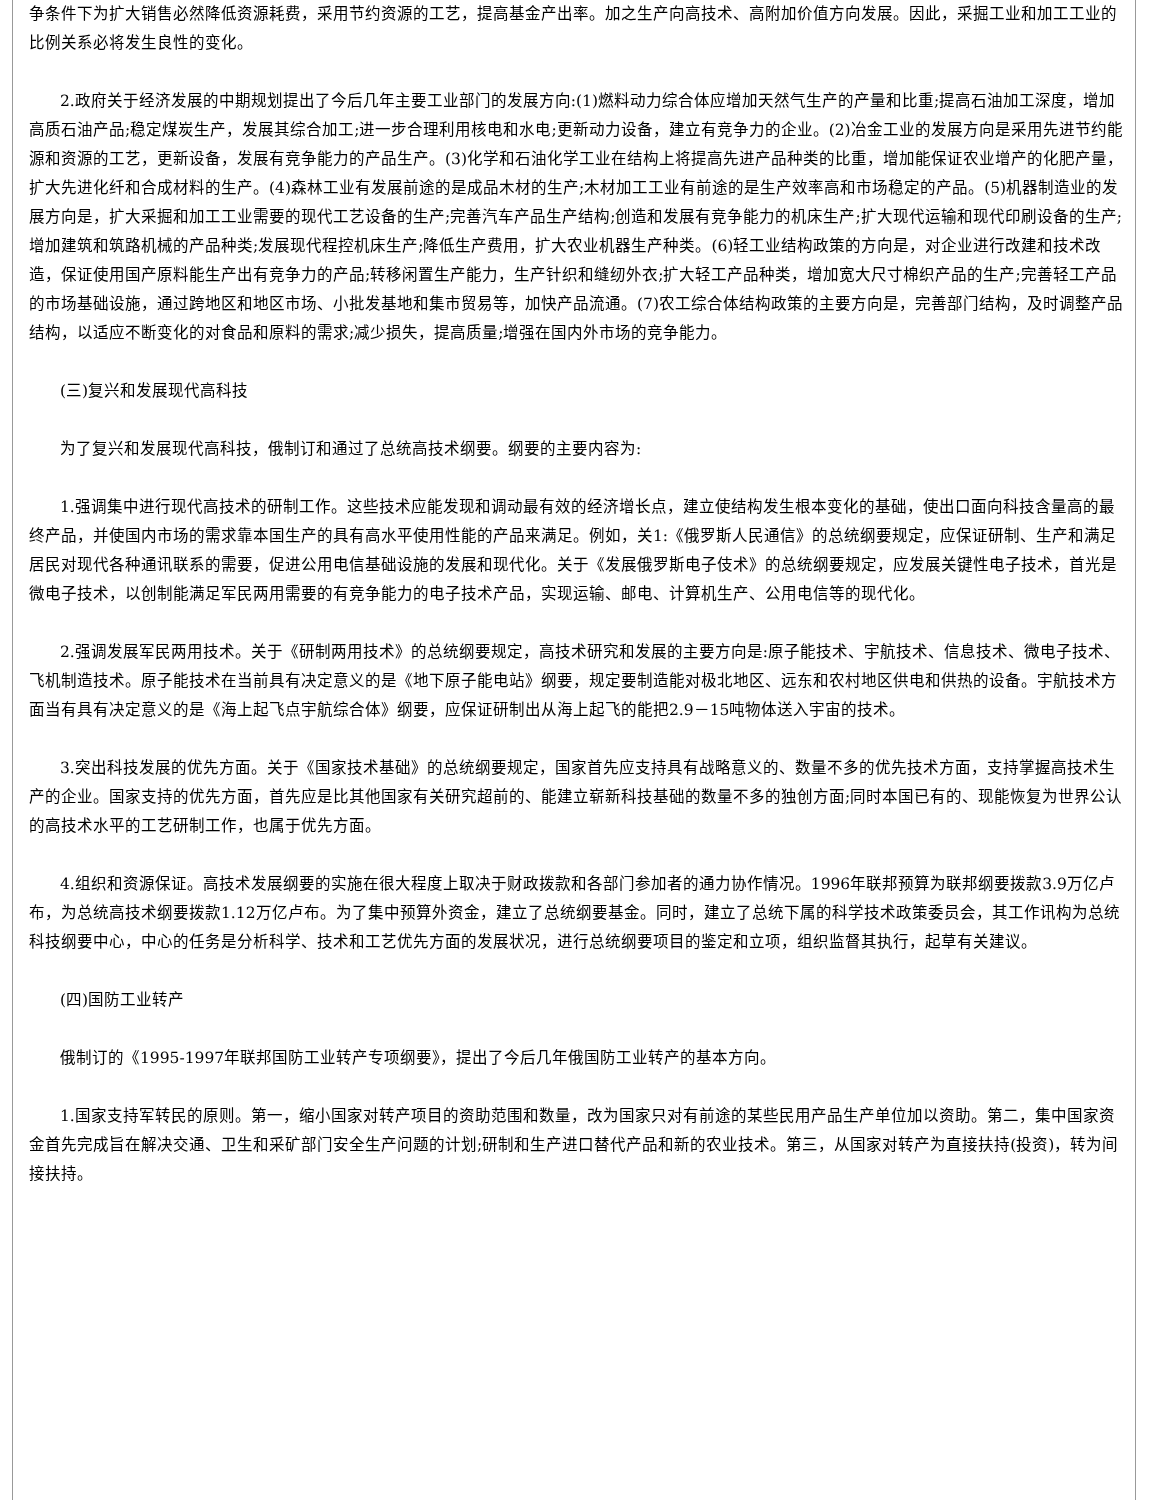争条件下为扩大销售必然降低资源耗费，采用节约资源的工艺，提高基金产出率。加之生产向高技术、高附加价值方向发展。因此，采掘工业和加工工业的比例关系必将发生良性的变化。
2.政府关于经济发展的中期规划提出了今后几年主要工业部门的发展方向:(1)燃料动力综合体应增加天然气生产的产量和比重;提高石油加工深度，增加高质石油产品;稳定煤炭生产，发展其综合加工;进一步合理利用核电和水电;更新动力设备，建立有竞争力的企业。(2)冶金工业的发展方向是采用先进节约能源和资源的工艺，更新设备，发展有竞争能力的产品生产。(3)化学和石油化学工业在结构上将提高先进产品种类的比重，增加能保证农业增产的化肥产量，扩大先进化纤和合成材料的生产。(4)森林工业有发展前途的是成品木材的生产;木材加工工业有前途的是生产效率高和市场稳定的产品。(5)机器制造业的发展方向是，扩大采掘和加工工业需要的现代工艺设备的生产;完善汽车产品生产结构;创造和发展有竞争能力的机床生产;扩大现代运输和现代印刷设备的生产;增加建筑和筑路机械的产品种类;发展现代程控机床生产;降低生产费用，扩大农业机器生产种类。(6)轻工业结构政策的方向是，对企业进行改建和技术改造，保证使用国产原料能生产出有竞争力的产品;转移闲置生产能力，生产针织和缝纫外衣;扩大轻工产品种类，增加宽大尺寸棉织产品的生产;完善轻工产品的市场基础设施，通过跨地区和地区市场、小批发基地和集市贸易等，加快产品流通。(7)农工综合体结构政策的主要方向是，完善部门结构，及时调整产品结构，以适应不断变化的对食品和原料的需求;减少损失，提高质量;增强在国内外市场的竞争能力。
(三)复兴和发展现代高科技
为了复兴和发展现代高科技，俄制订和通过了总统高技术纲要。纲要的主要内容为:
1.强调集中进行现代高技术的研制工作。这些技术应能发现和调动最有效的经济增长点，建立使结构发生根本变化的基础，使出口面向科技含量高的最终产品，并使国内市场的需求靠本国生产的具有高水平使用性能的产品来满足。例如，关1:《俄罗斯人民通信》的总统纲要规定，应保证研制、生产和满足居民对现代各种通讯联系的需要，促进公用电信基础设施的发展和现代化。关于《发展俄罗斯电子伎术》的总统纲要规定，应发展关键性电子技术，首光是微电子技术，以创制能满足军民两用需要的有竞争能力的电子技术产品，实现运输、邮电、计算机生产、公用电信等的现代化。
2.强调发展军民两用技术。关于《研制两用技术》的总统纲要规定，高技术研究和发展的主要方向是:原子能技术、宇航技术、信息技术、微电子技术、飞机制造技术。原子能技术在当前具有决定意义的是《地下原子能电站》纲要，规定要制造能对极北地区、远东和农村地区供电和供热的设备。宇航技术方面当有具有决定意义的是《海上起飞点宇航综合体》纲要，应保证研制出从海上起飞的能把2.9－15吨物体送入宇宙的技术。
3.突出科技发展的优先方面。关于《国家技术基础》的总统纲要规定，国家首先应支持具有战略意义的、数量不多的优先技术方面，支持掌握高技术生产的企业。国家支持的优先方面，首先应是比其他国家有关研究超前的、能建立崭新科技基础的数量不多的独创方面;同时本国已有的、现能恢复为世界公认的高技术水平的工艺研制工作，也属于优先方面。
4.组织和资源保证。高技术发展纲要的实施在很大程度上取决于财政拨款和各部门参加者的通力协作情况。1996年联邦预算为联邦纲要拨款3.9万亿卢布，为总统高技术纲要拨款1.12万亿卢布。为了集中预算外资金，建立了总统纲要基金。同时，建立了总统下属的科学技术政策委员会，其工作讯构为总统科技纲要中心，中心的任务是分析科学、技术和工艺优先方面的发展状况，进行总统纲要项目的鉴定和立项，组织监督其执行，起草有关建议。
(四)国防工业转产
俄制订的《1995-1997年联邦国防工业转产专项纲要》，提出了今后几年俄国防工业转产的基本方向。
1.国家支持军转民的原则。第一，缩小国家对转产项目的资助范围和数量，改为国家只对有前途的某些民用产品生产单位加以资助。第二，集中国家资金首先完成旨在解决交通、卫生和采矿部门安全生产问题的计划;研制和生产进口替代产品和新的农业技术。第三，从国家对转产为直接扶持(投资)，转为间接扶持。